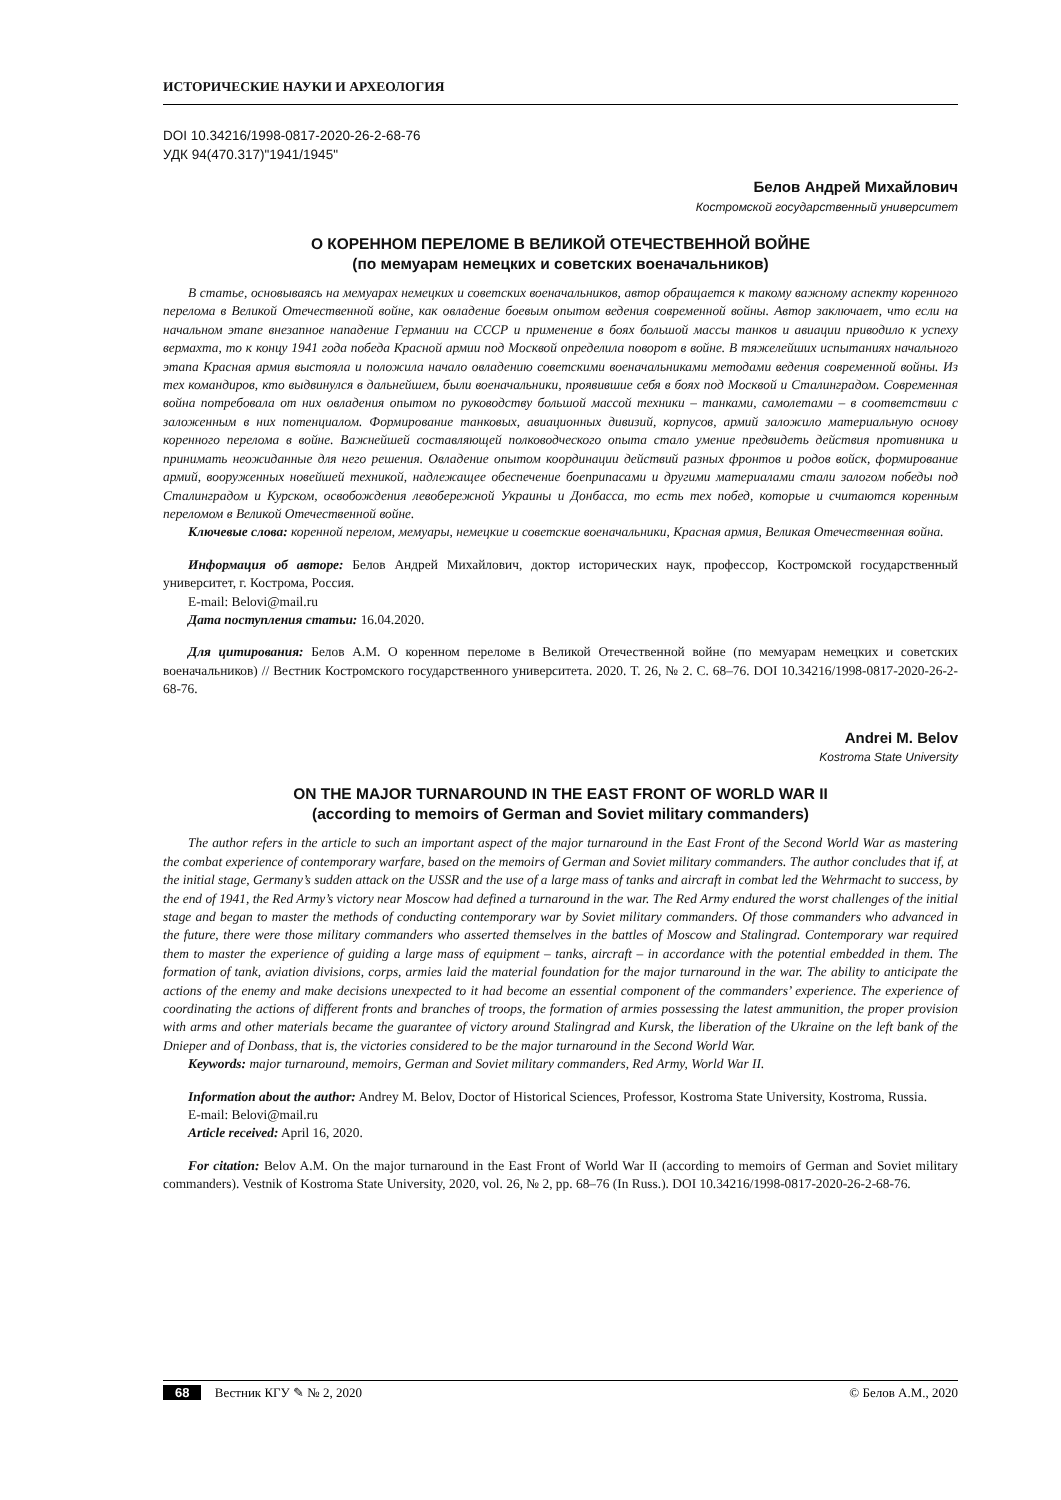ИСТОРИЧЕСКИЕ НАУКИ И АРХЕОЛОГИЯ
DOI 10.34216/1998-0817-2020-26-2-68-76
УДК 94(470.317)"1941/1945"
Белов Андрей Михайлович
Костромской государственный университет
О КОРЕННОМ ПЕРЕЛОМЕ В ВЕЛИКОЙ ОТЕЧЕСТВЕННОЙ ВОЙНЕ
(по мемуарам немецких и советских военачальников)
В статье, основываясь на мемуарах немецких и советских военачальников, автор обращается к такому важному аспекту коренного перелома в Великой Отечественной войне, как овладение боевым опытом ведения современной войны. Автор заключает, что если на начальном этапе внезапное нападение Германии на СССР и применение в боях большой массы танков и авиации приводило к успеху вермахта, то к концу 1941 года победа Красной армии под Москвой определила поворот в войне. В тяжелейших испытаниях начального этапа Красная армия выстояла и положила начало овладению советскими военачальниками методами ведения современной войны. Из тех командиров, кто выдвинулся в дальнейшем, были военачальники, проявившие себя в боях под Москвой и Сталинградом. Современная война потребовала от них овладения опытом по руководству большой массой техники – танками, самолетами – в соответствии с заложенным в них потенциалом. Формирование танковых, авиационных дивизий, корпусов, армий заложило материальную основу коренного перелома в войне. Важнейшей составляющей полководческого опыта стало умение предвидеть действия противника и принимать неожиданные для него решения. Овладение опытом координации действий разных фронтов и родов войск, формирование армий, вооруженных новейшей техникой, надлежащее обеспечение боеприпасами и другими материалами стали залогом победы под Сталинградом и Курском, освобождения левобережной Украины и Донбасса, то есть тех побед, которые и считаются коренным переломом в Великой Отечественной войне.
Ключевые слова: коренной перелом, мемуары, немецкие и советские военачальники, Красная армия, Великая Отечественная война.
Информация об авторе: Белов Андрей Михайлович, доктор исторических наук, профессор, Костромской государственный университет, г. Кострома, Россия.
E-mail: Belovi@mail.ru
Дата поступления статьи: 16.04.2020.
Для цитирования: Белов А.М. О коренном переломе в Великой Отечественной войне (по мемуарам немецких и советских военачальников) // Вестник Костромского государственного университета. 2020. Т. 26, № 2. С. 68–76. DOI 10.34216/1998-0817-2020-26-2-68-76.
Andrei M. Belov
Kostroma State University
ON THE MAJOR TURNAROUND IN THE EAST FRONT OF WORLD WAR II
(according to memoirs of German and Soviet military commanders)
The author refers in the article to such an important aspect of the major turnaround in the East Front of the Second World War as mastering the combat experience of contemporary warfare, based on the memoirs of German and Soviet military commanders. The author concludes that if, at the initial stage, Germany’s sudden attack on the USSR and the use of a large mass of tanks and aircraft in combat led the Wehrmacht to success, by the end of 1941, the Red Army’s victory near Moscow had defined a turnaround in the war. The Red Army endured the worst challenges of the initial stage and began to master the methods of conducting contemporary war by Soviet military commanders. Of those commanders who advanced in the future, there were those military commanders who asserted themselves in the battles of Moscow and Stalingrad. Contemporary war required them to master the experience of guiding a large mass of equipment – tanks, aircraft – in accordance with the potential embedded in them. The formation of tank, aviation divisions, corps, armies laid the material foundation for the major turnaround in the war. The ability to anticipate the actions of the enemy and make decisions unexpected to it had become an essential component of the commanders’ experience. The experience of coordinating the actions of different fronts and branches of troops, the formation of armies possessing the latest ammunition, the proper provision with arms and other materials became the guarantee of victory around Stalingrad and Kursk, the liberation of the Ukraine on the left bank of the Dnieper and of Donbass, that is, the victories considered to be the major turnaround in the Second World War.
Keywords: major turnaround, memoirs, German and Soviet military commanders, Red Army, World War II.
Information about the author: Andrey M. Belov, Doctor of Historical Sciences, Professor, Kostroma State University, Kostroma, Russia.
E-mail: Belovi@mail.ru
Article received: April 16, 2020.
For citation: Belov A.M. On the major turnaround in the East Front of World War II (according to memoirs of German and Soviet military commanders). Vestnik of Kostroma State University, 2020, vol. 26, № 2, pp. 68–76 (In Russ.). DOI 10.34216/1998-0817-2020-26-2-68-76.
68 Вестник КГУ ✎ № 2, 2020 © Белов А.М., 2020